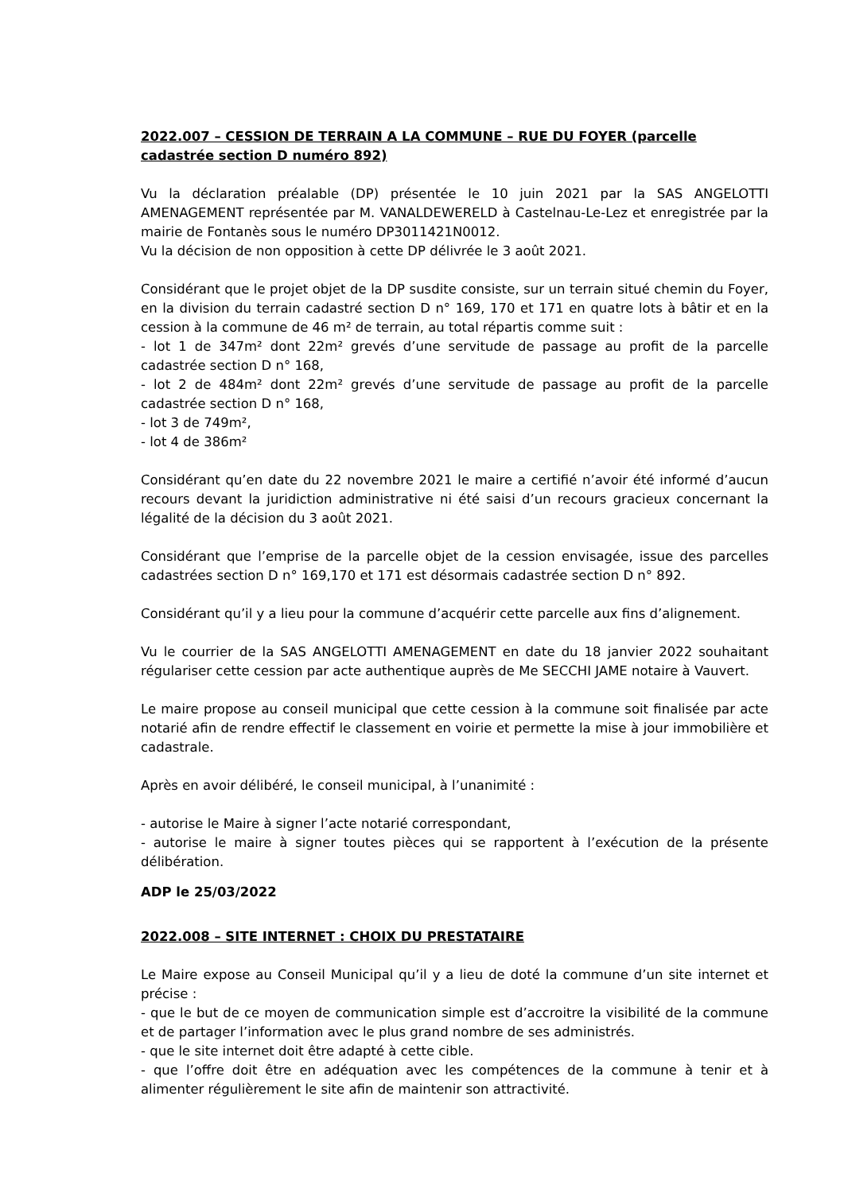2022.007 – CESSION DE TERRAIN A LA COMMUNE – RUE DU FOYER (parcelle cadastrée section D numéro 892)
Vu la déclaration préalable (DP) présentée le 10 juin 2021 par la SAS ANGELOTTI AMENAGEMENT représentée par M. VANALDEWERELD à Castelnau-Le-Lez et enregistrée par la mairie de Fontanès sous le numéro DP3011421N0012.
Vu la décision de non opposition à cette DP délivrée le 3 août 2021.
Considérant que le projet objet de la DP susdite consiste, sur un terrain situé chemin du Foyer, en la division du terrain cadastré section D n° 169, 170 et 171 en quatre lots à bâtir et en la cession à la commune de 46 m² de terrain, au total répartis comme suit :
- lot 1 de 347m² dont 22m² grevés d’une servitude de passage au profit de la parcelle cadastrée section D n° 168,
- lot 2 de 484m² dont 22m² grevés d’une servitude de passage au profit de la parcelle cadastrée section D n° 168,
- lot 3 de 749m²,
- lot 4 de 386m²
Considérant qu’en date du 22 novembre 2021 le maire a certifié n’avoir été informé d’aucun recours devant la juridiction administrative ni été saisi d’un recours gracieux concernant la légalité de la décision du 3 août 2021.
Considérant que l’emprise de la parcelle objet de la cession envisagée, issue des parcelles cadastrées section D n° 169,170 et 171 est désormais cadastrée section D n° 892.
Considérant qu’il y a lieu pour la commune d’acquérir cette parcelle aux fins d’alignement.
Vu le courrier de la SAS ANGELOTTI AMENAGEMENT en date du 18 janvier 2022 souhaitant régulariser cette cession par acte authentique auprès de Me SECCHI JAME notaire à Vauvert.
Le maire propose au conseil municipal que cette cession à la commune soit finalisée par acte notarié afin de rendre effectif le classement en voirie et permette la mise à jour immobilière et cadastrale.
Après en avoir délibéré, le conseil municipal, à l’unanimité :
- autorise le Maire à signer l’acte notarié correspondant,
- autorise le maire à signer toutes pièces qui se rapportent à l’exécution de la présente délibération.
ADP le 25/03/2022
2022.008 – SITE INTERNET : CHOIX DU PRESTATAIRE
Le Maire expose au Conseil Municipal qu’il y a lieu de doté la commune d’un site internet et précise :
- que le but de ce moyen de communication simple est d’accroitre la visibilité de la commune et de partager l’information avec le plus grand nombre de ses administrés.
- que le site internet doit être adapté à cette cible.
- que l’offre doit être en adéquation avec les compétences de la commune à tenir et à alimenter régulièrement le site afin de maintenir son attractivité.